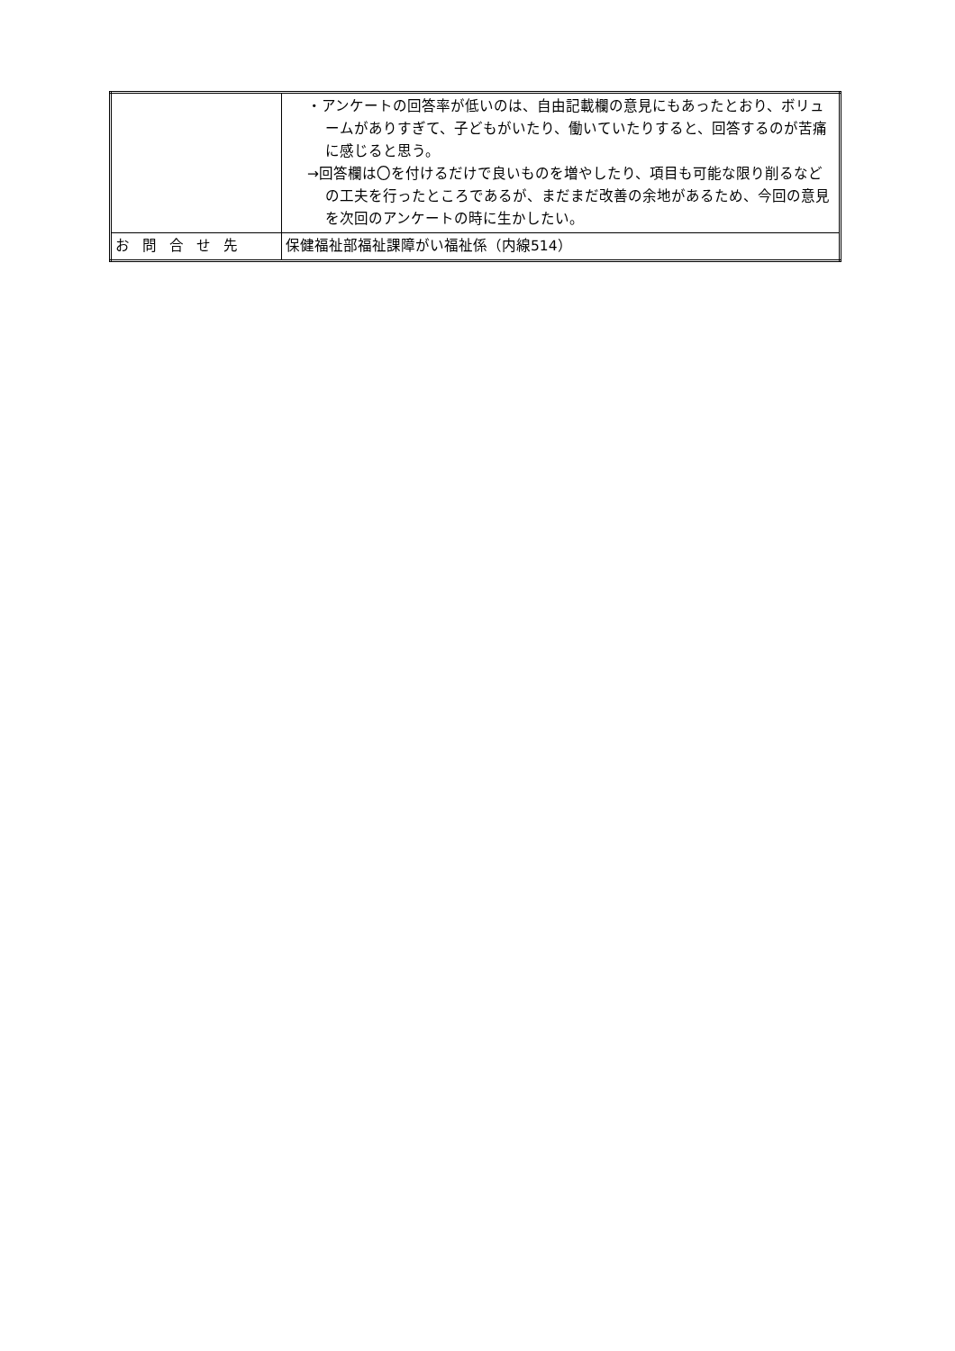| | ・アンケートの回答率が低いのは、自由記載欄の意見にもあったとおり、ボリュームがありすぎて、子どもがいたり、働いていたりすると、回答するのが苦痛に感じると思う。 →回答欄は〇を付けるだけで良いものを増やしたり、項目も可能な限り削るなどの工夫を行ったところであるが、まだまだ改善の余地があるため、今回の意見を次回のアンケートの時に生かしたい。 |
| お問合せ先 | 保健福祉部福祉課障がい福祉係（内線514） |